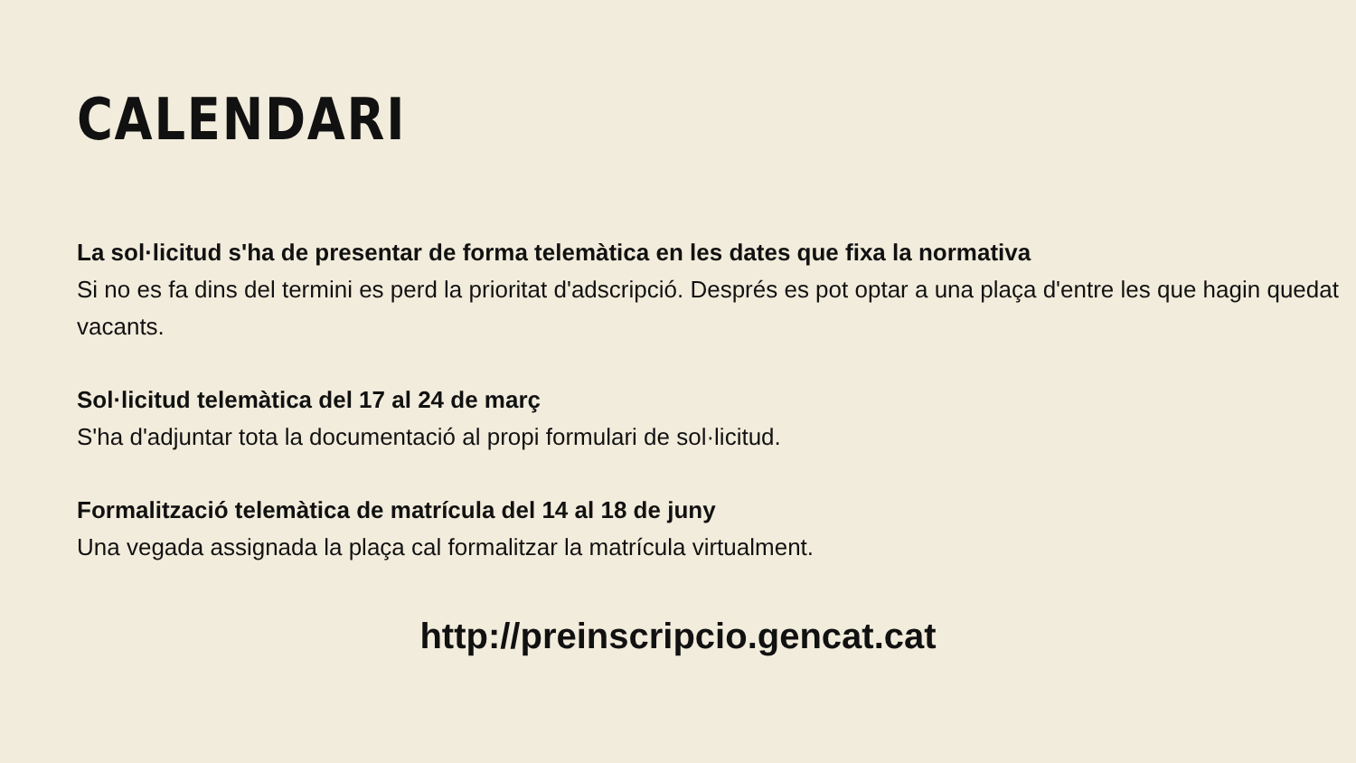CALENDARI
La sol·licitud s'ha de presentar de forma telemàtica en les dates que fixa la normativa
Si no es fa dins del termini es perd la prioritat d'adscripció. Després es pot optar a una plaça d'entre les que hagin quedat vacants.
Sol·licitud telemàtica del 17 al 24 de març
S'ha d'adjuntar tota la documentació al propi formulari de sol·licitud.
Formalització telemàtica de matrícula del 14 al 18 de juny
Una vegada assignada la plaça cal formalitzar la matrícula virtualment.
http://preinscripcio.gencat.cat